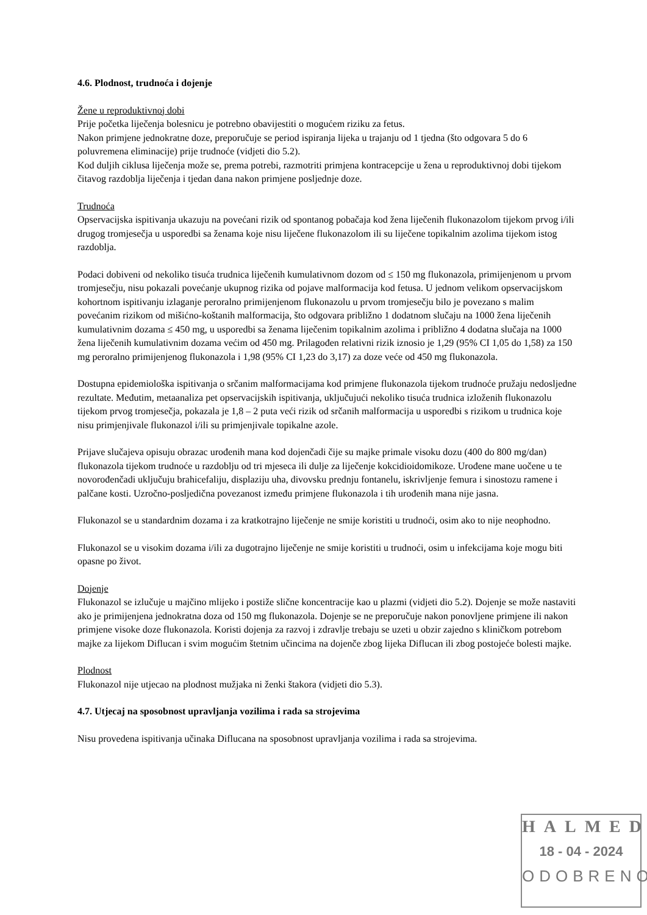4.6. Plodnost, trudnoća i dojenje
Žene u reproduktivnoj dobi
Prije početka liječenja bolesnicu je potrebno obavijestiti o mogućem riziku za fetus.
Nakon primjene jednokratne doze, preporučuje se period ispiranja lijeka u trajanju od 1 tjedna (što odgovara 5 do 6 poluvremena eliminacije) prije trudnoće (vidjeti dio 5.2).
Kod duljih ciklusa liječenja može se, prema potrebi, razmotriti primjena kontracepcije u žena u reproduktivnoj dobi tijekom čitavog razdoblja liječenja i tjedan dana nakon primjene posljednje doze.
Trudnoća
Opservacijska ispitivanja ukazuju na povećani rizik od spontanog pobačaja kod žena liječenih flukonazolom tijekom prvog i/ili drugog tromjesečja u usporedbi sa ženama koje nisu liječene flukonazolom ili su liječene topikalnim azolima tijekom istog razdoblja.
Podaci dobiveni od nekoliko tisuća trudnica liječenih kumulativnom dozom od ≤ 150 mg flukonazola, primijenjenom u prvom tromjesečju, nisu pokazali povećanje ukupnog rizika od pojave malformacija kod fetusa. U jednom velikom opservacijskom kohortnom ispitivanju izlaganje peroralno primijenjenom flukonazolu u prvom tromjesečju bilo je povezano s malim povećanim rizikom od mišićno-koštanih malformacija, što odgovara približno 1 dodatnom slučaju na 1000 žena liječenih kumulativnim dozama ≤ 450 mg, u usporedbi sa ženama liječenim topikalnim azolima i približno 4 dodatna slučaja na 1000 žena liječenih kumulativnim dozama većim od 450 mg. Prilagođen relativni rizik iznosio je 1,29 (95% CI 1,05 do 1,58) za 150 mg peroralno primijenjenog flukonazola i 1,98 (95% CI 1,23 do 3,17) za doze veće od 450 mg flukonazola.
Dostupna epidemiološka ispitivanja o srčanim malformacijama kod primjene flukonazola tijekom trudnoće pružaju nedosljedne rezultate. Međutim, metaanaliza pet opservacijskih ispitivanja, uključujući nekoliko tisuća trudnica izloženih flukonazolu tijekom prvog tromjesečja, pokazala je 1,8 – 2 puta veći rizik od srčanih malformacija u usporedbi s rizikom u trudnica koje nisu primjenjivale flukonazol i/ili su primjenjivale topikalne azole.
Prijave slučajeva opisuju obrazac urođenih mana kod dojenčadi čije su majke primale visoku dozu (400 do 800 mg/dan) flukonazola tijekom trudnoće u razdoblju od tri mjeseca ili dulje za liječenje kokcidioidomikoze. Urođene mane uočene u te novorođenčadi uključuju brahicefaliju, displaziju uha, divovsku prednju fontanelu, iskrivljenje femura i sinostozu ramene i palčane kosti. Uzročno-posljedična povezanost između primjene flukonazola i tih urođenih mana nije jasna.
Flukonazol se u standardnim dozama i za kratkotrajno liječenje ne smije koristiti u trudnoći, osim ako to nije neophodno.
Flukonazol se u visokim dozama i/ili za dugotrajno liječenje ne smije koristiti u trudnoći, osim u infekcijama koje mogu biti opasne po život.
Dojenje
Flukonazol se izlučuje u majčino mlijeko i postiže slične koncentracije kao u plazmi (vidjeti dio 5.2). Dojenje se može nastaviti ako je primijenjena jednokratna doza od 150 mg flukonazola. Dojenje se ne preporučuje nakon ponovljene primjene ili nakon primjene visoke doze flukonazola. Koristi dojenja za razvoj i zdravlje trebaju se uzeti u obzir zajedno s kliničkom potrebom majke za lijekom Diflucan i svim mogućim štetnim učincima na dojenče zbog lijeka Diflucan ili zbog postojeće bolesti majke.
Plodnost
Flukonazol nije utjecao na plodnost mužjaka ni ženki štakora (vidjeti dio 5.3).
4.7. Utjecaj na sposobnost upravljanja vozilima i rada sa strojevima
Nisu provedena ispitivanja učinaka Diflucana na sposobnost upravljanja vozilima i rada sa strojevima.
HALMED
18 - 04 - 2024
ODOBRENO